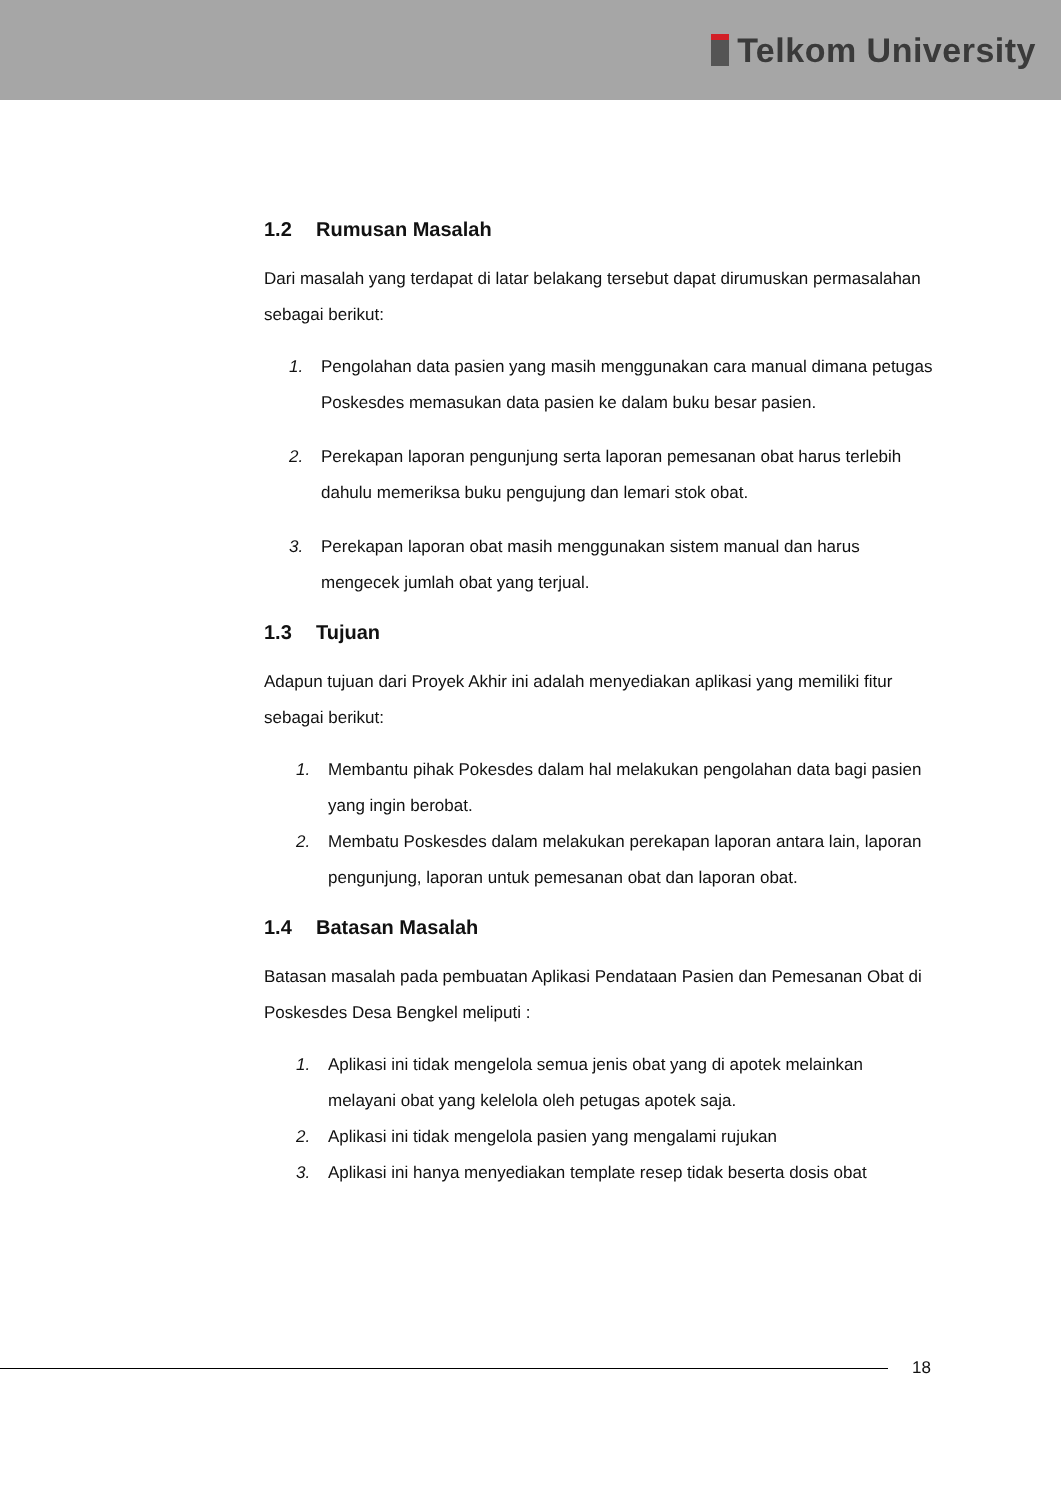Telkom University
1.2 Rumusan Masalah
Dari masalah yang terdapat di latar belakang tersebut dapat dirumuskan permasalahan sebagai berikut:
1. Pengolahan data pasien yang masih menggunakan cara manual dimana petugas Poskesdes memasukan data pasien ke dalam buku besar pasien.
2. Perekapan laporan pengunjung serta laporan pemesanan obat harus terlebih dahulu memeriksa buku pengujung dan lemari stok obat.
3. Perekapan laporan obat masih menggunakan sistem manual dan harus mengecek jumlah obat yang terjual.
1.3 Tujuan
Adapun tujuan dari Proyek Akhir ini adalah menyediakan aplikasi yang memiliki fitur sebagai berikut:
1. Membantu pihak Pokesdes dalam hal melakukan pengolahan data bagi pasien yang ingin berobat.
2. Membatu Poskesdes dalam melakukan perekapan laporan antara lain, laporan pengunjung, laporan untuk pemesanan obat dan laporan obat.
1.4 Batasan Masalah
Batasan masalah pada pembuatan Aplikasi Pendataan Pasien dan Pemesanan Obat di Poskesdes Desa Bengkel meliputi :
1. Aplikasi ini tidak mengelola semua jenis obat yang di apotek melainkan melayani obat yang kelelola oleh petugas apotek saja.
2. Aplikasi ini tidak mengelola pasien yang mengalami rujukan
3. Aplikasi ini hanya menyediakan template resep tidak beserta dosis obat
18